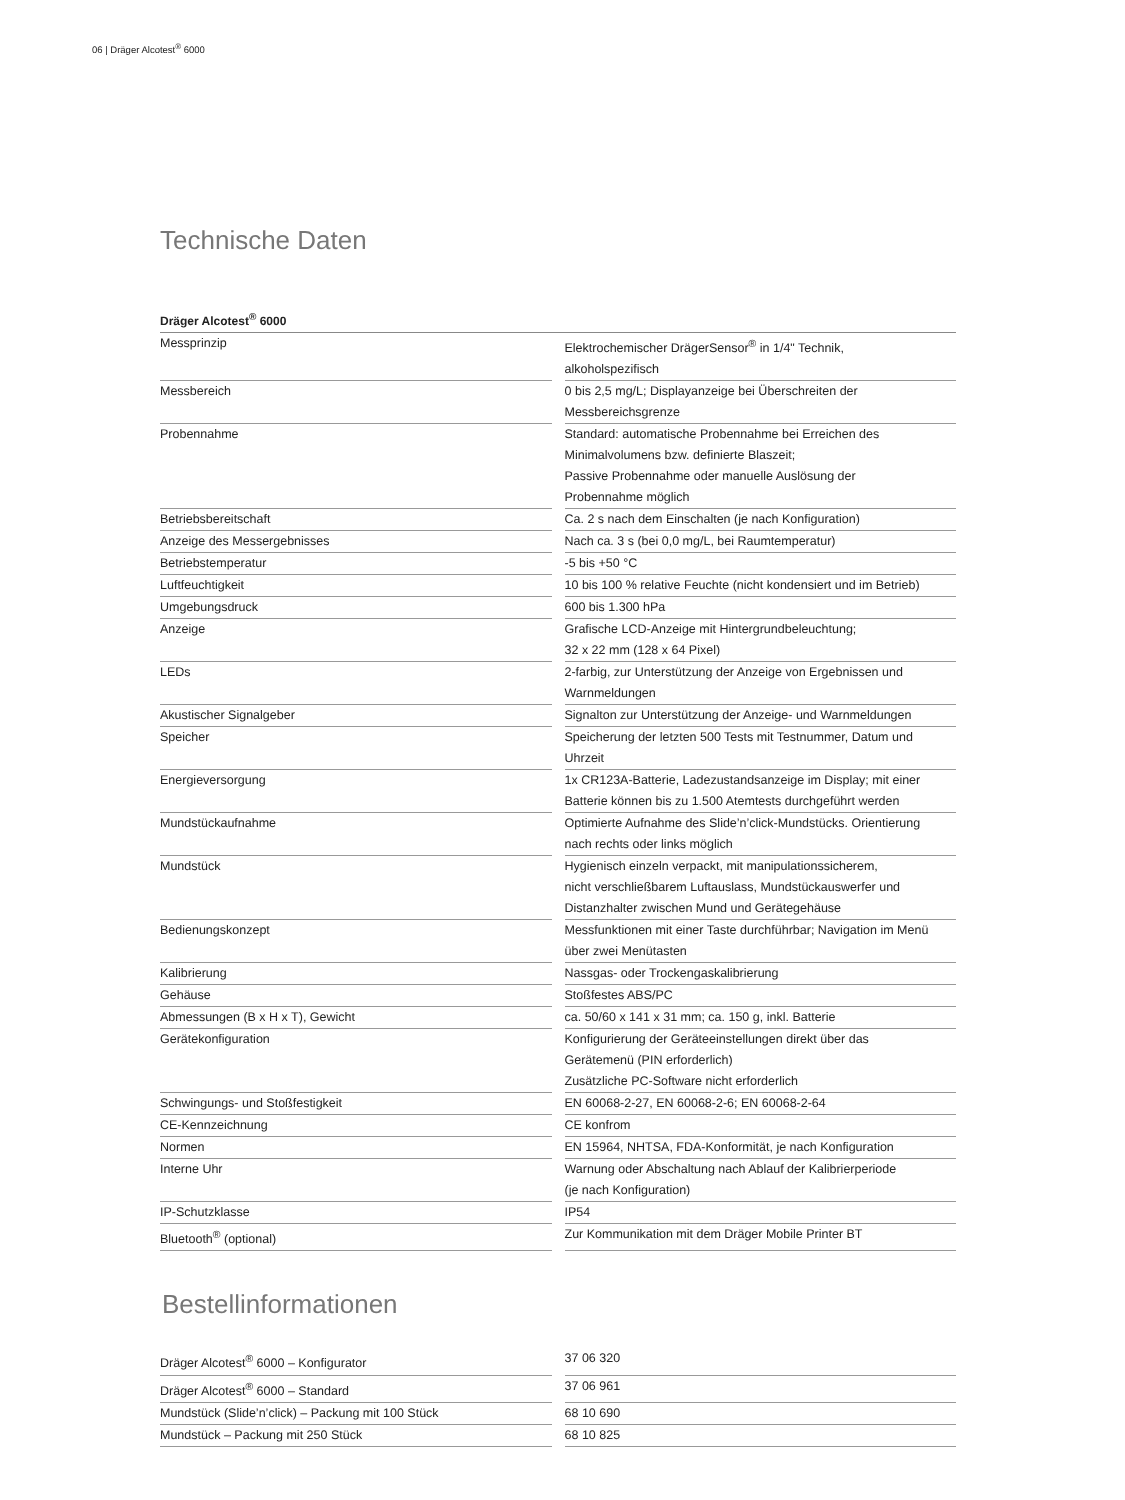06 | Dräger Alcotest<sup>®</sup> 6000
Technische Daten
| Dräger Alcotest<sup>®</sup> 6000 | |
| --- | --- |
| Messprinzip | Elektrochemischer DrägerSensor<sup>®</sup> in 1/4" Technik, alkoholspezifisch |
| Messbereich | 0 bis 2,5 mg/L; Displayanzeige bei Überschreiten der Messbereichsgrenze |
| Probennahme | Standard: automatische Probennahme bei Erreichen des Minimalvolumens bzw. definierte Blaszeit; Passive Probennahme oder manuelle Auslösung der Probennahme möglich |
| Betriebsbereitschaft | Ca. 2 s nach dem Einschalten (je nach Konfiguration) |
| Anzeige des Messergebnisses | Nach ca. 3 s (bei 0,0 mg/L, bei Raumtemperatur) |
| Betriebstemperatur | -5 bis +50 °C |
| Luftfeuchtigkeit | 10 bis 100 % relative Feuchte (nicht kondensiert und im Betrieb) |
| Umgebungsdruck | 600 bis 1.300 hPa |
| Anzeige | Grafische LCD-Anzeige mit Hintergrundbeleuchtung; 32 x 22 mm (128 x 64 Pixel) |
| LEDs | 2-farbig, zur Unterstützung der Anzeige von Ergebnissen und Warnmeldungen |
| Akustischer Signalgeber | Signalton zur Unterstützung der Anzeige- und Warnmeldungen |
| Speicher | Speicherung der letzten 500 Tests mit Testnummer, Datum und Uhrzeit |
| Energieversorgung | 1x CR123A-Batterie, Ladezustandsanzeige im Display; mit einer Batterie können bis zu 1.500 Atemtests durchgeführt werden |
| Mundstückaufnahme | Optimierte Aufnahme des Slide’n’click-Mundstücks. Orientierung nach rechts oder links möglich |
| Mundstück | Hygienisch einzeln verpackt, mit manipulationssicherem, nicht verschließbarem Luftauslass, Mundstückauswerfer und Distanzhalter zwischen Mund und Gerätegehäuse |
| Bedienungskonzept | Messfunktionen mit einer Taste durchführbar; Navigation im Menü über zwei Menütasten |
| Kalibrierung | Nassgas- oder Trockengaskalibrierung |
| Gehäuse | Stoßfestes ABS/PC |
| Abmessungen (B x H x T), Gewicht | ca. 50/60 x 141 x 31 mm; ca. 150 g, inkl. Batterie |
| Gerätekonfiguration | Konfigurierung der Geräteeinstellungen direkt über das Gerätemenü (PIN erforderlich) Zusätzliche PC-Software nicht erforderlich |
| Schwingungs- und Stoßfestigkeit | EN 60068-2-27, EN 60068-2-6; EN 60068-2-64 |
| CE-Kennzeichnung | CE konfrom |
| Normen | EN 15964, NHTSA, FDA-Konformität, je nach Konfiguration |
| Interne Uhr | Warnung oder Abschaltung nach Ablauf der Kalibrierperiode (je nach Konfiguration) |
| IP-Schutzklasse | IP54 |
| Bluetooth<sup>®</sup> (optional) | Zur Kommunikation mit dem Dräger Mobile Printer BT |
Bestellinformationen
| Dräger Alcotest<sup>®</sup> 6000 – Konfigurator | 37 06 320 |
| Dräger Alcotest<sup>®</sup> 6000 – Standard | 37 06 961 |
| Mundstück (Slide’n’click) – Packung mit 100 Stück | 68 10 690 |
| Mundstück – Packung mit 250 Stück | 68 10 825 |